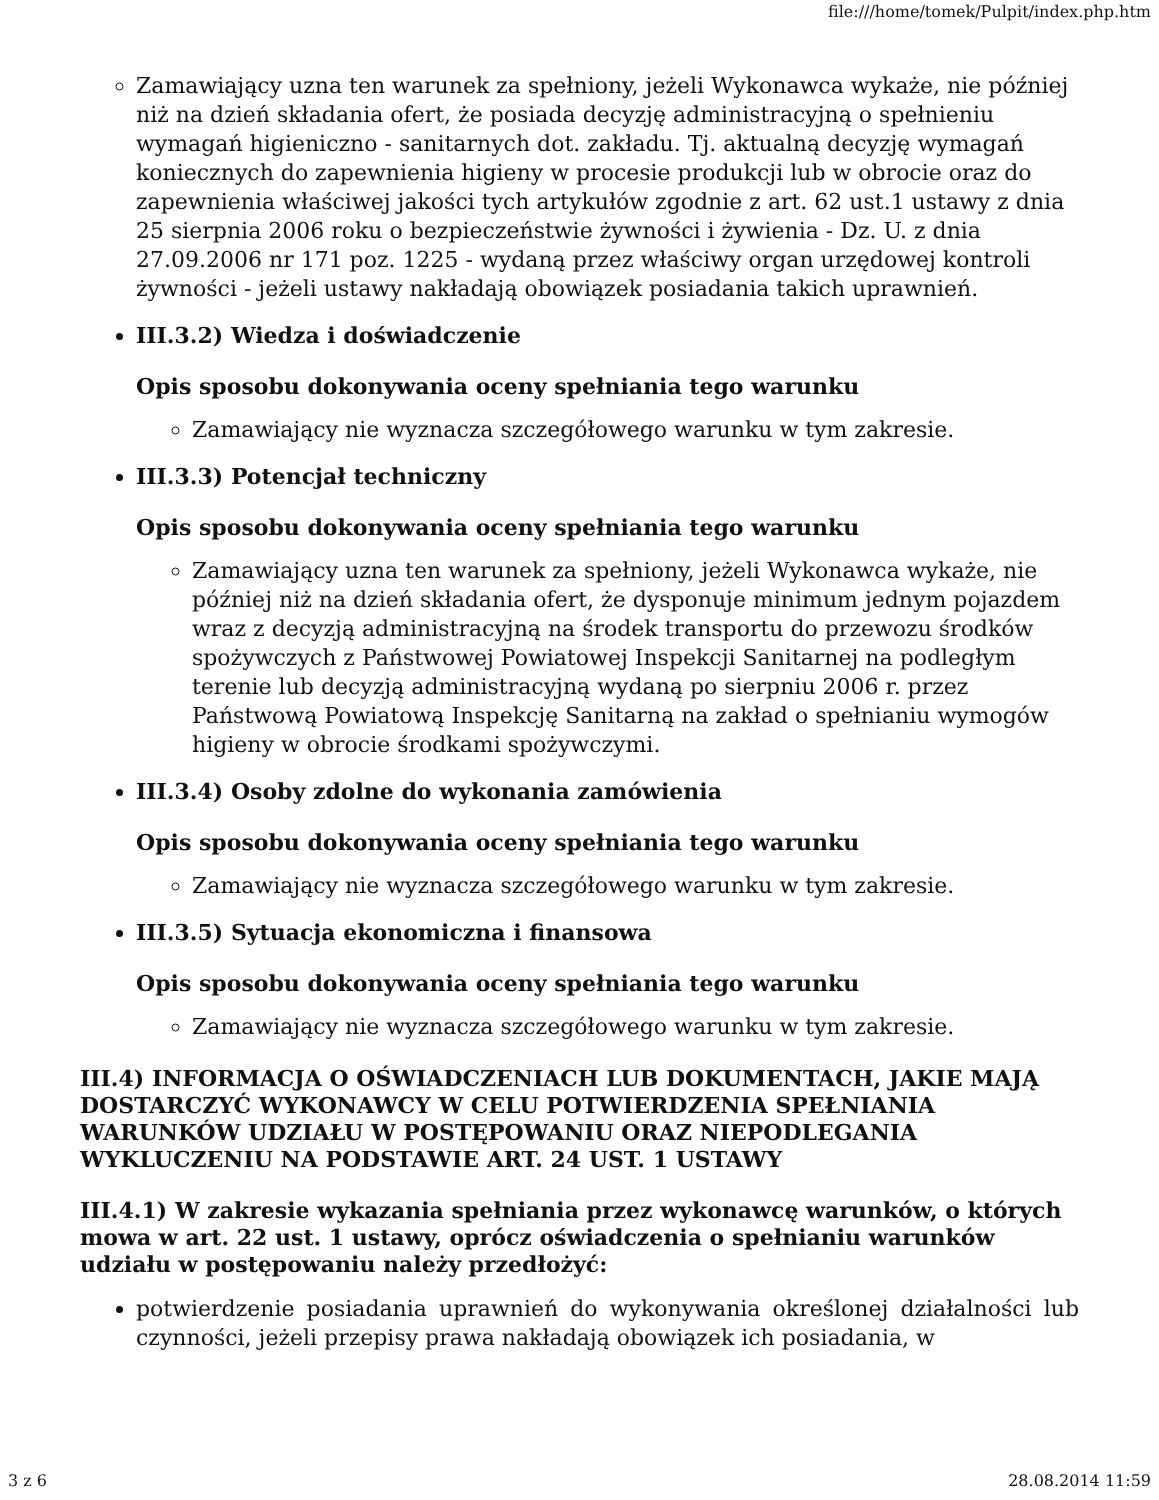file:///home/tomek/Pulpit/index.php.htm
Zamawiający uzna ten warunek za spełniony, jeżeli Wykonawca wykaże, nie później niż na dzień składania ofert, że posiada decyzję administracyjną o spełnieniu wymagań higieniczno - sanitarnych dot. zakładu. Tj. aktualną decyzję wymagań koniecznych do zapewnienia higieny w procesie produkcji lub w obrocie oraz do zapewnienia właściwej jakości tych artykułów zgodnie z art. 62 ust.1 ustawy z dnia 25 sierpnia 2006 roku o bezpieczeństwie żywności i żywienia - Dz. U. z dnia 27.09.2006 nr 171 poz. 1225 - wydaną przez właściwy organ urzędowej kontroli żywności - jeżeli ustawy nakładają obowiązek posiadania takich uprawnień.
III.3.2) Wiedza i doświadczenie
Opis sposobu dokonywania oceny spełniania tego warunku
Zamawiający nie wyznacza szczegółowego warunku w tym zakresie.
III.3.3) Potencjał techniczny
Opis sposobu dokonywania oceny spełniania tego warunku
Zamawiający uzna ten warunek za spełniony, jeżeli Wykonawca wykaże, nie później niż na dzień składania ofert, że dysponuje minimum jednym pojazdem wraz z decyzją administracyjną na środek transportu do przewozu środków spożywczych z Państwowej Powiatowej Inspekcji Sanitarnej na podległym terenie lub decyzją administracyjną wydaną po sierpniu 2006 r. przez Państwową Powiatową Inspekcję Sanitarną na zakład o spełnianiu wymogów higieny w obrocie środkami spożywczymi.
III.3.4) Osoby zdolne do wykonania zamówienia
Opis sposobu dokonywania oceny spełniania tego warunku
Zamawiający nie wyznacza szczegółowego warunku w tym zakresie.
III.3.5) Sytuacja ekonomiczna i finansowa
Opis sposobu dokonywania oceny spełniania tego warunku
Zamawiający nie wyznacza szczegółowego warunku w tym zakresie.
III.4) INFORMACJA O OŚWIADCZENIACH LUB DOKUMENTACH, JAKIE MAJĄ DOSTARCZYĆ WYKONAWCY W CELU POTWIERDZENIA SPEŁNIANIA WARUNKÓW UDZIAŁU W POSTĘPOWANIU ORAZ NIEPODLEGANIA WYKLUCZENIU NA PODSTAWIE ART. 24 UST. 1 USTAWY
III.4.1) W zakresie wykazania spełniania przez wykonawcę warunków, o których mowa w art. 22 ust. 1 ustawy, oprócz oświadczenia o spełnianiu warunków udziału w postępowaniu należy przedłożyć:
potwierdzenie posiadania uprawnień do wykonywania określonej działalności lub czynności, jeżeli przepisy prawa nakładają obowiązek ich posiadania, w
3 z 6 28.08.2014 11:59